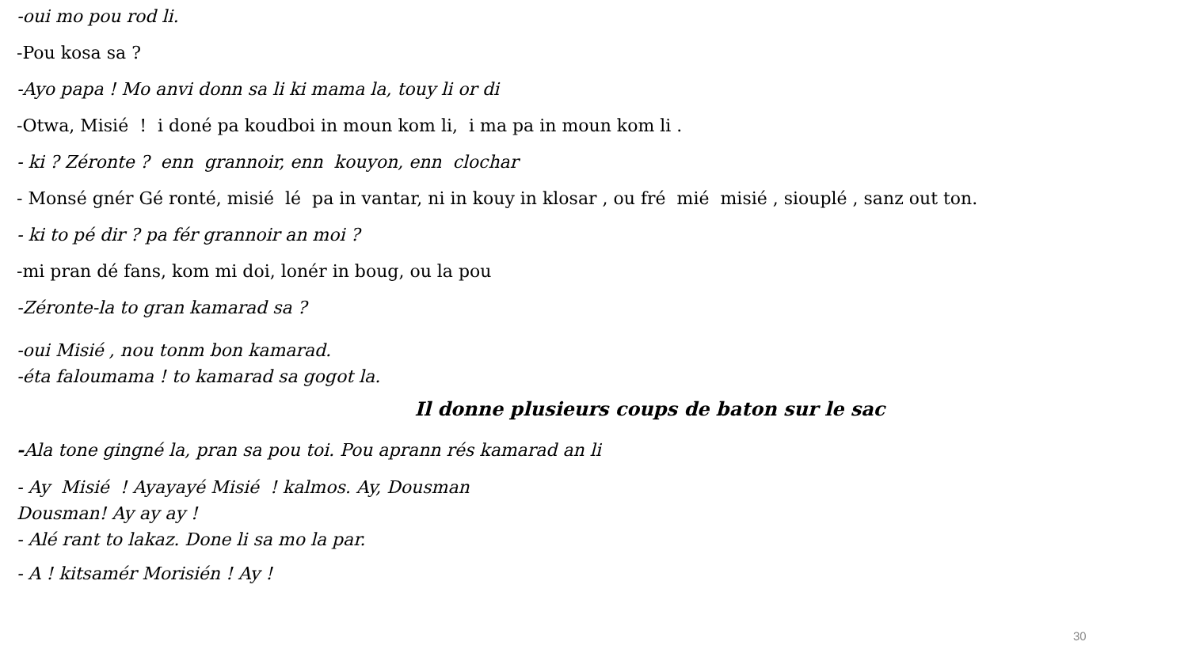-oui mo pou rod li.
-Pou kosa sa ?
-Ayo papa ! Mo anvi donn sa li ki mama la, touy li or di
-Otwa, Misié ! i doné pa koudboi in moun kom li, i ma pa in moun kom li .
- ki ? Zéronte ? enn grannoir, enn kouyon, enn clochar
- Monsé gnér Gé ronté, misié lé pa in vantar, ni in kouy in klosar , ou fré mié misié , siouplé , sanz out ton.
- ki to pé dir ? pa fér grannoir an moi ?
-mi pran dé fans, kom mi doi, lonér in boug, ou la pou
-Zéronte-la to gran kamarad sa ?
-oui Misié , nou tonm bon kamarad.
-éta faloumama ! to kamarad sa gogot la.
Il donne plusieurs coups de baton sur le sac
-Ala tone gingné la, pran sa pou toi. Pou aprann rés kamarad an li
- Ay Misié ! Ayayayé Misié ! kalmos. Ay, Dousman
Dousman! Ay ay ay !
- Alé rant to lakaz. Done li sa mo la par.
- A ! kitsamér Morisién ! Ay !
30